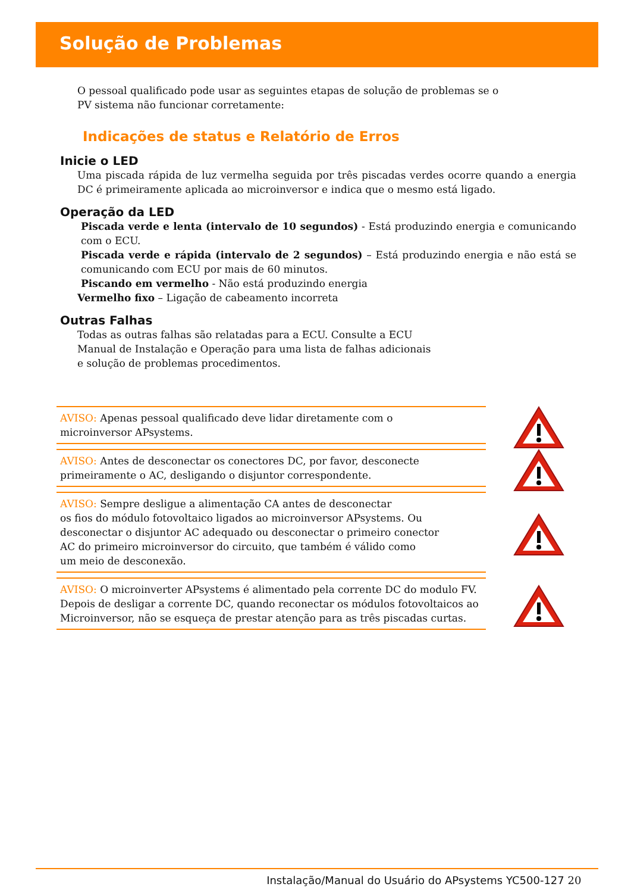Solução de Problemas
O pessoal qualificado pode usar as seguintes etapas de solução de problemas se o
PV sistema não funcionar corretamente:
Indicações de status e Relatório de Erros
Inicie o LED
Uma piscada rápida de luz vermelha seguida por três piscadas verdes ocorre quando a energia DC é primeiramente aplicada ao microinversor e indica que o mesmo está ligado.
Operação da LED
Piscada verde e lenta (intervalo de 10 segundos) - Está produzindo energia e comunicando com o ECU.
Piscada verde e rápida (intervalo de 2 segundos) – Está produzindo energia e não está se comunicando com ECU por mais de 60 minutos.
Piscando em vermelho - Não está produzindo energia
Vermelho fixo – Ligação de cabeamento incorreta
Outras Falhas
Todas as outras falhas são relatadas para a ECU. Consulte a ECU
Manual de Instalação e Operação para uma lista de falhas adicionais
e solução de problemas procedimentos.
AVISO: Apenas pessoal qualificado deve lidar diretamente com o
microinversor APsystems.
AVISO: Antes de desconectar os conectores DC, por favor, desconecte
primeiramente o AC, desligando o disjuntor correspondente.
AVISO: Sempre desligue a alimentação CA antes de desconectar
os fios do módulo fotovoltaico ligados ao microinversor APsystems. Ou
desconectar o disjuntor AC adequado ou desconectar o primeiro conector
AC do primeiro microinversor do circuito, que também é válido como
um meio de desconexão.
AVISO: O microinverter APsystems é alimentado pela corrente DC do modulo FV. Depois de desligar a corrente DC, quando reconectar os módulos fotovoltaicos ao Microinversor, não se esqueça de prestar atenção para as três piscadas curtas.
Instalação/Manual do Usuário do APsystems YC500-127 20